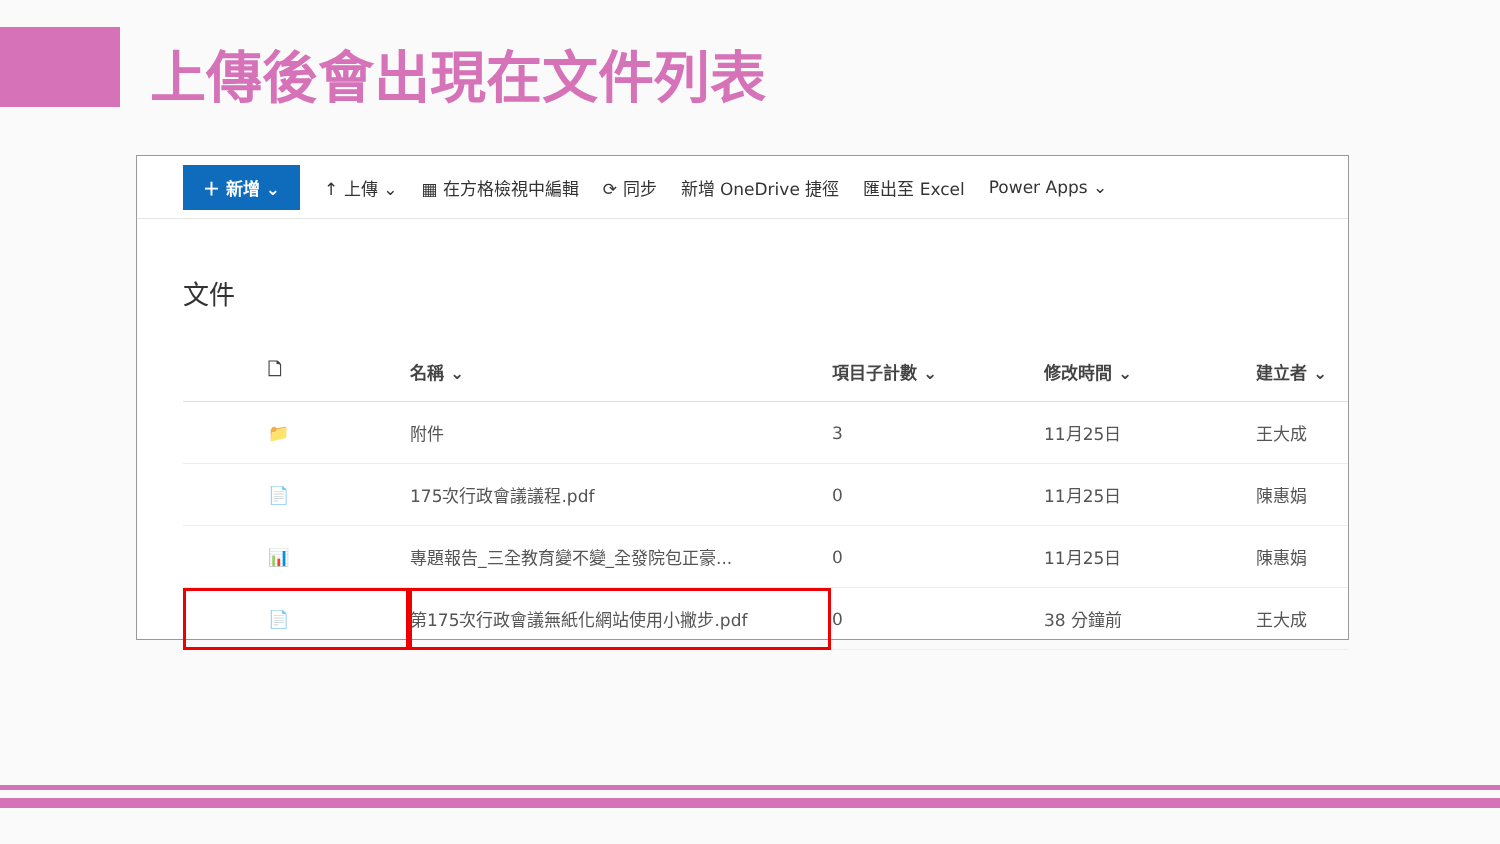上傳後會出現在文件列表
＋ 新增 ⌄ ↑ 上傳 ⌄ ▦ 在方格檢視中編輯 ⟳ 同步 新增 OneDrive 捷徑 匯出至 Excel Power Apps ⌄
文件
| 🗋 | 名稱 ⌄ | 項目子計數 ⌄ | 修改時間 ⌄ | 建立者 ⌄ |
| --- | --- | --- | --- | --- |
| 📁 | 附件 | 3 | 11月25日 | 王大成 |
| 📄 | 175次行政會議議程.pdf | 0 | 11月25日 | 陳惠娟 |
| 📊 | 專題報告_三全教育變不變_全發院包正豪... | 0 | 11月25日 | 陳惠娟 |
| 📄 | 第175次行政會議無紙化網站使用小撇步.pdf | 0 | 38 分鐘前 | 王大成 |